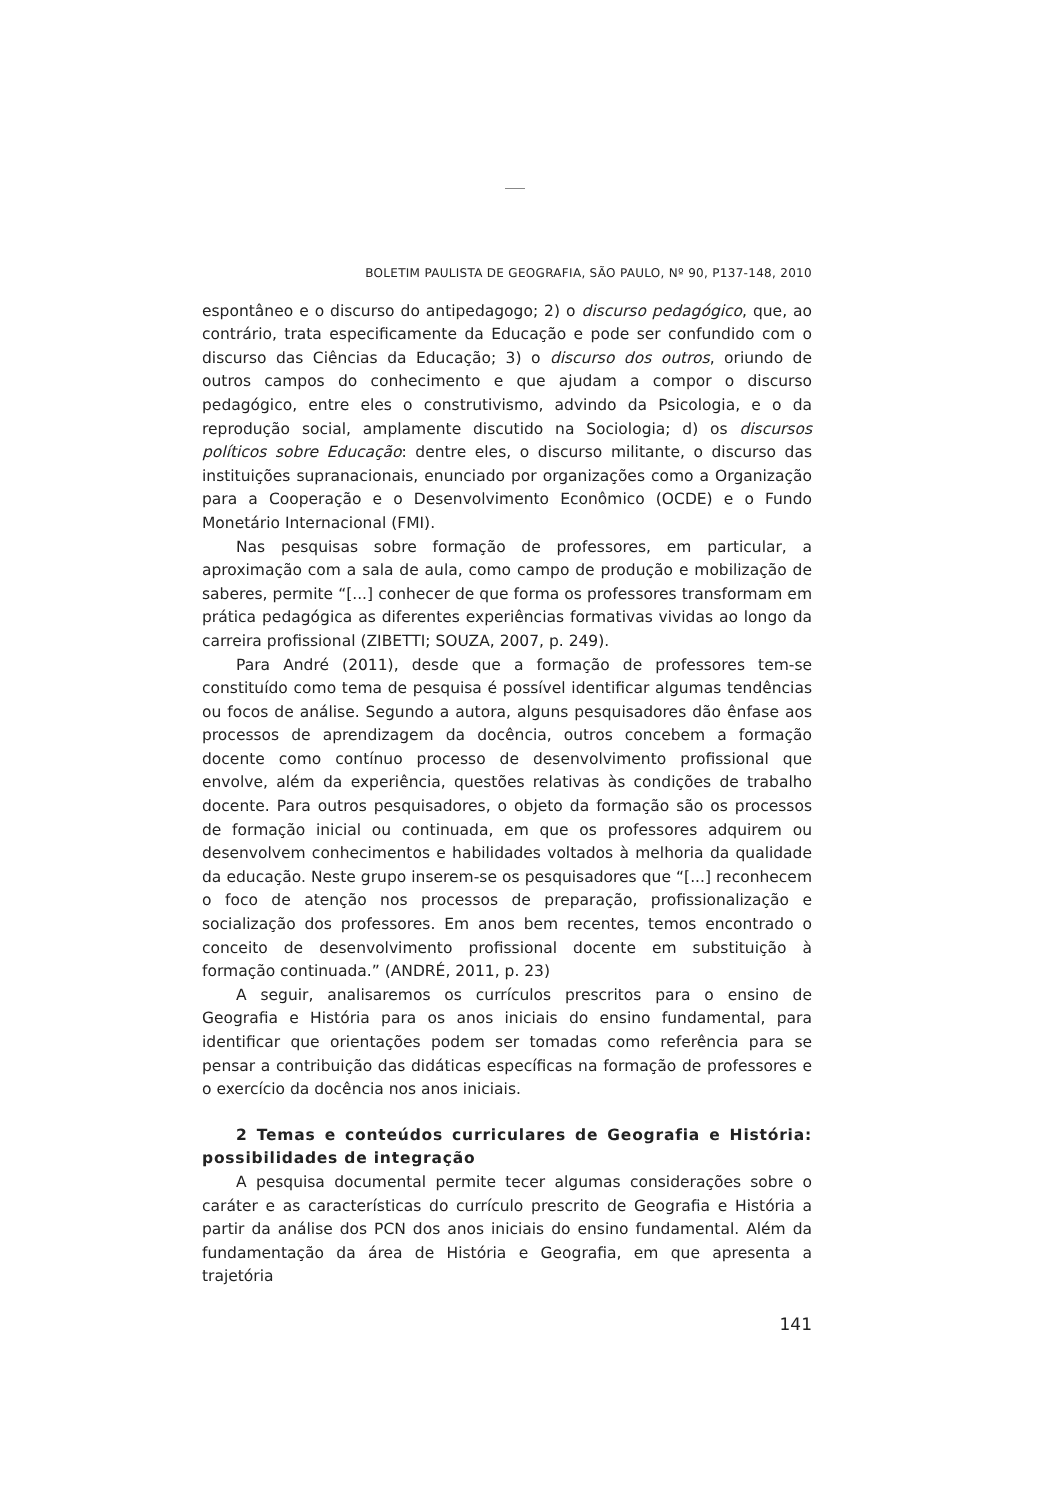BOLETIM PAULISTA DE GEOGRAFIA, SÃO PAULO, Nº 90, P137-148, 2010
espontâneo e o discurso do antipedagogo; 2) o discurso pedagógico, que, ao contrário, trata especificamente da Educação e pode ser confundido com o discurso das Ciências da Educação; 3) o discurso dos outros, oriundo de outros campos do conhecimento e que ajudam a compor o discurso pedagógico, entre eles o construtivismo, advindo da Psicologia, e o da reprodução social, amplamente discutido na Sociologia; d) os discursos políticos sobre Educação: dentre eles, o discurso militante, o discurso das instituições supranacionais, enunciado por organizações como a Organização para a Cooperação e o Desenvolvimento Econômico (OCDE) e o Fundo Monetário Internacional (FMI).
Nas pesquisas sobre formação de professores, em particular, a aproximação com a sala de aula, como campo de produção e mobilização de saberes, permite “[...] conhecer de que forma os professores transformam em prática pedagógica as diferentes experiências formativas vividas ao longo da carreira profissional (ZIBETTI; SOUZA, 2007, p. 249).
Para André (2011), desde que a formação de professores tem-se constituído como tema de pesquisa é possível identificar algumas tendências ou focos de análise. Segundo a autora, alguns pesquisadores dão ênfase aos processos de aprendizagem da docência, outros concebem a formação docente como contínuo processo de desenvolvimento profissional que envolve, além da experiência, questões relativas às condições de trabalho docente. Para outros pesquisadores, o objeto da formação são os processos de formação inicial ou continuada, em que os professores adquirem ou desenvolvem conhecimentos e habilidades voltados à melhoria da qualidade da educação. Neste grupo inserem-se os pesquisadores que “[...] reconhecem o foco de atenção nos processos de preparação, profissionalização e socialização dos professores. Em anos bem recentes, temos encontrado o conceito de desenvolvimento profissional docente em substituição à formação continuada.” (ANDRÉ, 2011, p. 23)
A seguir, analisaremos os currículos prescritos para o ensino de Geografia e História para os anos iniciais do ensino fundamental, para identificar que orientações podem ser tomadas como referência para se pensar a contribuição das didáticas específicas na formação de professores e o exercício da docência nos anos iniciais.
2 Temas e conteúdos curriculares de Geografia e História: possibilidades de integração
A pesquisa documental permite tecer algumas considerações sobre o caráter e as características do currículo prescrito de Geografia e História a partir da análise dos PCN dos anos iniciais do ensino fundamental. Além da fundamentação da área de História e Geografia, em que apresenta a trajetória
141